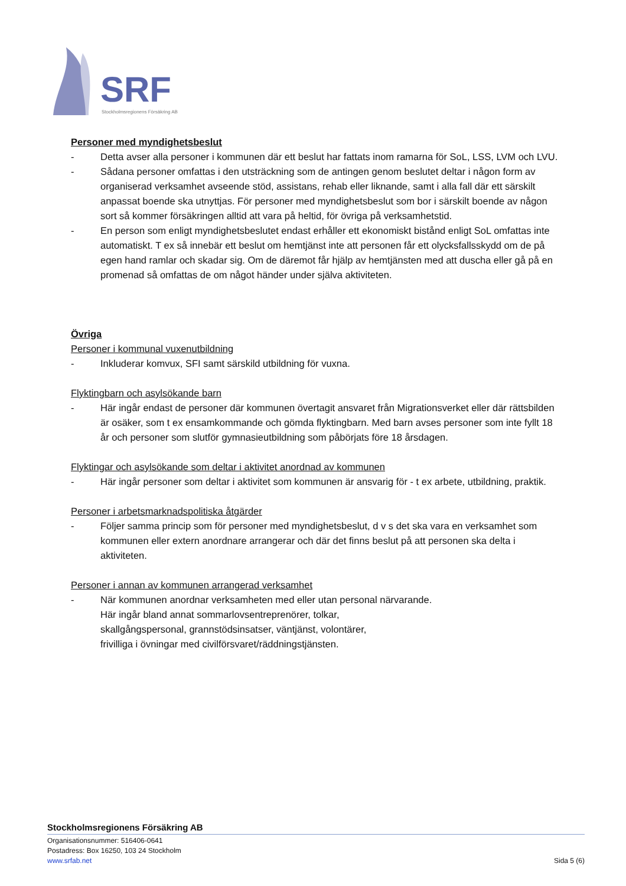SRF
Stockholmsregionens Försäkring AB
Personer med myndighetsbeslut
- Detta avser alla personer i kommunen där ett beslut har fattats inom ramarna för SoL, LSS, LVM och LVU.
- Sådana personer omfattas i den utsträckning som de antingen genom beslutet deltar i någon form av organiserad verksamhet avseende stöd, assistans, rehab eller liknande, samt i alla fall där ett särskilt anpassat boende ska utnyttjas. För personer med myndighetsbeslut som bor i särskilt boende av någon sort så kommer försäkringen alltid att vara på heltid, för övriga på verksamhetstid.
- En person som enligt myndighetsbeslutet endast erhåller ett ekonomiskt bistånd enligt SoL omfattas inte automatiskt. T ex så innebär ett beslut om hemtjänst inte att personen får ett olycksfallsskydd om de på egen hand ramlar och skadar sig. Om de däremot får hjälp av hemtjänsten med att duscha eller gå på en promenad så omfattas de om något händer under själva aktiviteten.
Övriga
Personer i kommunal vuxenutbildning
- Inkluderar komvux, SFI samt särskild utbildning för vuxna.
Flyktingbarn och asylsökande barn
- Här ingår endast de personer där kommunen övertagit ansvaret från Migrationsverket eller där rättsbilden är osäker, som t ex ensamkommande och gömda flyktingbarn. Med barn avses personer som inte fyllt 18 år och personer som slutför gymnasieutbildning som påbörjats före 18 årsdagen.
Flyktingar och asylsökande som deltar i aktivitet anordnad av kommunen
- Här ingår personer som deltar i aktivitet som kommunen är ansvarig för - t ex arbete, utbildning, praktik.
Personer i arbetsmarknadspolitiska åtgärder
- Följer samma princip som för personer med myndighetsbeslut, d v s det ska vara en verksamhet som kommunen eller extern anordnare arrangerar och där det finns beslut på att personen ska delta i aktiviteten.
Personer i annan av kommunen arrangerad verksamhet
- När kommunen anordnar verksamheten med eller utan personal närvarande.
Här ingår bland annat sommarlovsentreprenörer, tolkar,
skallgångspersonal, grannstödsinsatser, väntjänst, volontärer,
frivilliga i övningar med civilförsvaret/räddningstjänsten.
Stockholmsregionens Försäkring AB
Organisationsnummer: 516406-0641
Postadress: Box 16250, 103 24 Stockholm
www.srfab.net Sida 5 (6)